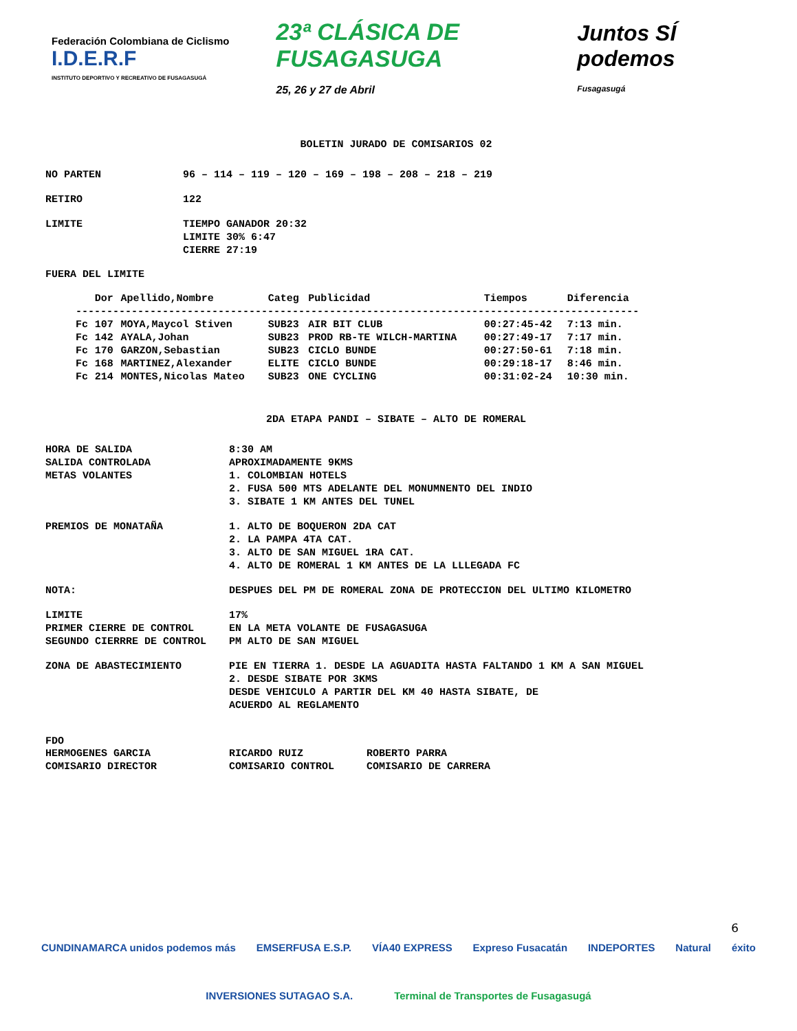Federación Colombiana de Ciclismo I.D.E.R.F
INSTITUTO DEPORTIVO Y RECREATIVO DE FUSAGASUGÁ
23ª CLÁSICA DE FUSAGASUGA
25, 26 y 27 de Abril
Juntos SÍ podemos
Fusagasugá
BOLETIN JURADO DE COMISARIOS 02
NO PARTEN 96 – 114 – 119 – 120 – 169 – 198 – 208 – 218 – 219
RETIRO 122
LIMITE TIEMPO GANADOR 20:32
LIMITE 30% 6:47
CIERRE 27:19
FUERA DEL LIMITE
| | Dor | Apellido,Nombre | Categ | Publicidad | Tiempos | Diferencia |
| --- | --- | --- | --- | --- | --- | --- |
| ------------------------------------------------------------------------------------------- | | | | | | |
| Fc | 107 | MOYA,Maycol Stiven | SUB23 | AIR BIT CLUB | 00:27:45-42 | 7:13 min. |
| Fc | 142 | AYALA,Johan | SUB23 | PROD RB-TE WILCH-MARTINA | 00:27:49-17 | 7:17 min. |
| Fc | 170 | GARZON,Sebastian | SUB23 | CICLO BUNDE | 00:27:50-61 | 7:18 min. |
| Fc | 168 | MARTINEZ,Alexander | ELITE | CICLO BUNDE | 00:29:18-17 | 8:46 min. |
| Fc | 214 | MONTES,Nicolas Mateo | SUB23 | ONE CYCLING | 00:31:02-24 | 10:30 min. |
2DA ETAPA PANDI – SIBATE – ALTO DE ROMERAL
HORA DE SALIDA 8:30 AM
SALIDA CONTROLADA APROXIMADAMENTE 9KMS
METAS VOLANTES 1. COLOMBIAN HOTELS
2. FUSA 500 MTS ADELANTE DEL MONUMNENTO DEL INDIO
3. SIBATE 1 KM ANTES DEL TUNEL
PREMIOS DE MONATAÑA 1. ALTO DE BOQUERON 2DA CAT
2. LA PAMPA 4TA CAT.
3. ALTO DE SAN MIGUEL 1RA CAT.
4. ALTO DE ROMERAL 1 KM ANTES DE LA LLLEGADA FC
NOTA: DESPUES DEL PM DE ROMERAL ZONA DE PROTECCION DEL ULTIMO KILOMETRO
LIMITE 17%
PRIMER CIERRE DE CONTROL EN LA META VOLANTE DE FUSAGASUGA
SEGUNDO CIERRRE DE CONTROL PM ALTO DE SAN MIGUEL
ZONA DE ABASTECIMIENTO PIE EN TIERRA 1. DESDE LA AGUADITA HASTA FALTANDO 1 KM A SAN MIGUEL
2. DESDE SIBATE POR 3KMS
DESDE VEHICULO A PARTIR DEL KM 40 HASTA SIBATE, DE
ACUERDO AL REGLAMENTO
FDO
HERMOGENES GARCIA RICARDO RUIZ ROBERTO PARRA
COMISARIO DIRECTOR COMISARIO CONTROL COMISARIO DE CARRERA
6
CUNDINAMARCA unidos podemos más EMSERFUSA E.S.P. VÍA40 EXPRESS Expreso Fusacatán INDEPORTES Natural éxito
INVERSIONES SUTAGAO S.A. Terminal de Transportes de Fusagasugá